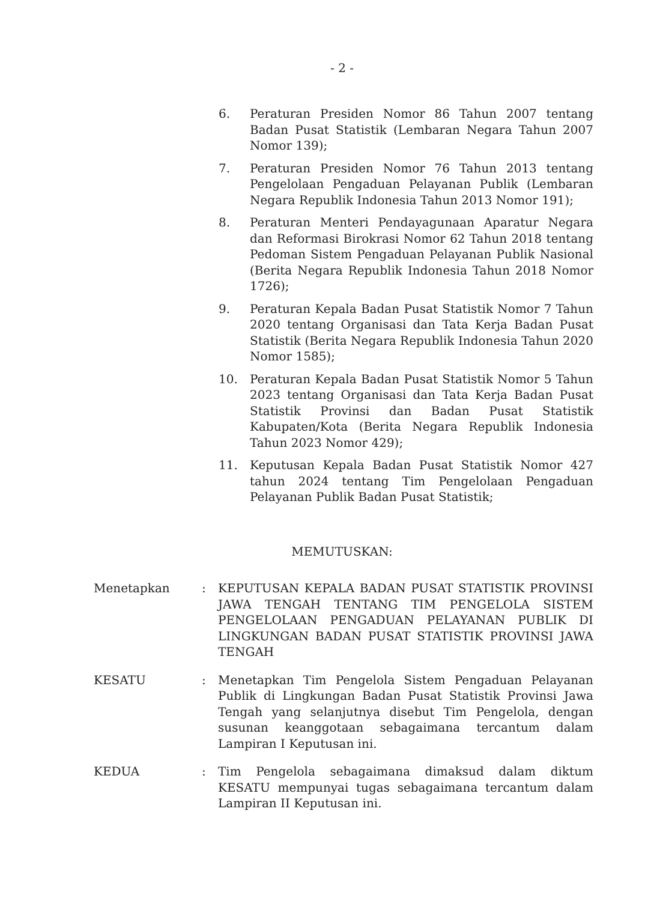- 2 -
6. Peraturan Presiden Nomor 86 Tahun 2007 tentang Badan Pusat Statistik (Lembaran Negara Tahun 2007 Nomor 139);
7. Peraturan Presiden Nomor 76 Tahun 2013 tentang Pengelolaan Pengaduan Pelayanan Publik (Lembaran Negara Republik Indonesia Tahun 2013 Nomor 191);
8. Peraturan Menteri Pendayagunaan Aparatur Negara dan Reformasi Birokrasi Nomor 62 Tahun 2018 tentang Pedoman Sistem Pengaduan Pelayanan Publik Nasional (Berita Negara Republik Indonesia Tahun 2018 Nomor 1726);
9. Peraturan Kepala Badan Pusat Statistik Nomor 7 Tahun 2020 tentang Organisasi dan Tata Kerja Badan Pusat Statistik (Berita Negara Republik Indonesia Tahun 2020 Nomor 1585);
10. Peraturan Kepala Badan Pusat Statistik Nomor 5 Tahun 2023 tentang Organisasi dan Tata Kerja Badan Pusat Statistik Provinsi dan Badan Pusat Statistik Kabupaten/Kota (Berita Negara Republik Indonesia Tahun 2023 Nomor 429);
11. Keputusan Kepala Badan Pusat Statistik Nomor 427 tahun 2024 tentang Tim Pengelolaan Pengaduan Pelayanan Publik Badan Pusat Statistik;
MEMUTUSKAN:
Menetapkan : KEPUTUSAN KEPALA BADAN PUSAT STATISTIK PROVINSI JAWA TENGAH TENTANG TIM PENGELOLA SISTEM PENGELOLAAN PENGADUAN PELAYANAN PUBLIK DI LINGKUNGAN BADAN PUSAT STATISTIK PROVINSI JAWA TENGAH
KESATU : Menetapkan Tim Pengelola Sistem Pengaduan Pelayanan Publik di Lingkungan Badan Pusat Statistik Provinsi Jawa Tengah yang selanjutnya disebut Tim Pengelola, dengan susunan keanggotaan sebagaimana tercantum dalam Lampiran I Keputusan ini.
KEDUA : Tim Pengelola sebagaimana dimaksud dalam diktum KESATU mempunyai tugas sebagaimana tercantum dalam Lampiran II Keputusan ini.